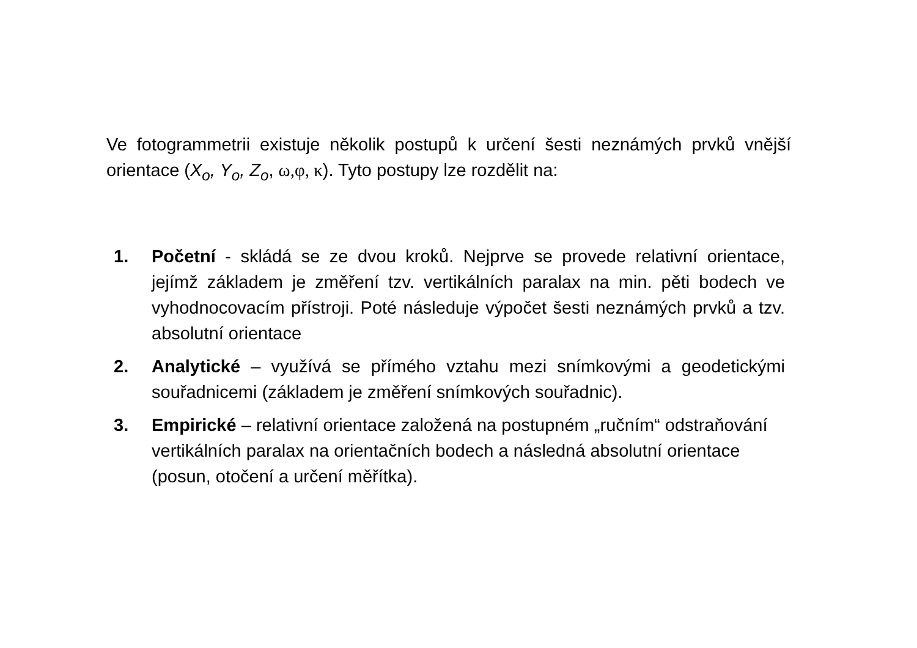Ve fotogrammetrii existuje několik postupů k určení šesti neznámých prvků vnější orientace (X<sub>o</sub>, Y<sub>o</sub>, Z<sub>o</sub>, ω,φ, κ). Tyto postupy lze rozdělit na:
1. Početní - skládá se ze dvou kroků. Nejprve se provede relativní orientace, jejímž základem je změření tzv. vertikálních paralax na min. pěti bodech ve vyhodnocovacím přístroji. Poté následuje výpočet šesti neznámých prvků a tzv. absolutní orientace
2. Analytické – využívá se přímého vztahu mezi snímkovými a geodetickými souřadnicemi (základem je změření snímkových souřadnic).
3. Empirické – relativní orientace založená na postupném „ručním“ odstraňování vertikálních paralax na orientačních bodech a následná absolutní orientace (posun, otočení a určení měřítka).